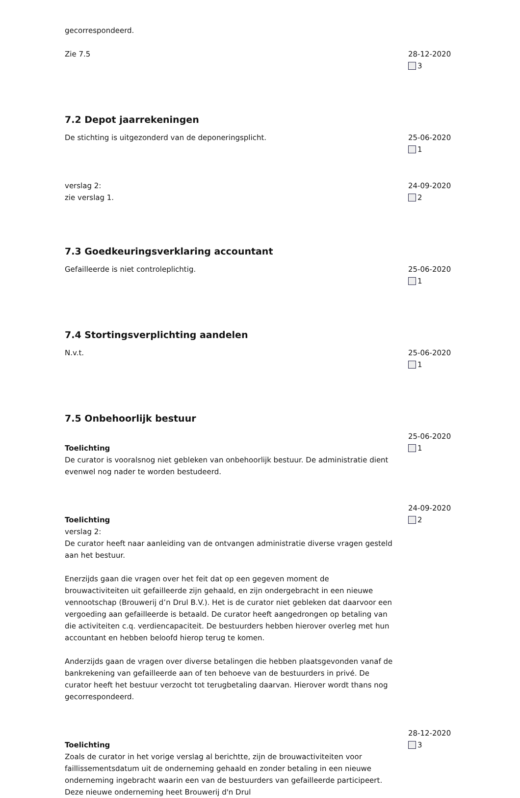gecorrespondeerd.
Zie 7.5 28-12-2020
3
7.2 Depot jaarrekeningen
De stichting is uitgezonderd van de deponeringsplicht. 25-06-2020
1
verslag 2:
zie verslag 1.
24-09-2020
2
7.3 Goedkeuringsverklaring accountant
Gefailleerde is niet controleplichtig. 25-06-2020
1
7.4 Stortingsverplichting aandelen
N.v.t. 25-06-2020
1
7.5 Onbehoorlijk bestuur
Toelichting
De curator is vooralsnog niet gebleken van onbehoorlijk bestuur. De administratie dient evenwel nog nader te worden bestudeerd.
25-06-2020
1
Toelichting
verslag 2:
De curator heeft naar aanleiding van de ontvangen administratie diverse vragen gesteld aan het bestuur.
Enerzijds gaan die vragen over het feit dat op een gegeven moment de brouwactiviteiten uit gefailleerde zijn gehaald, en zijn ondergebracht in een nieuwe vennootschap (Brouwerij d’n Drul B.V.). Het is de curator niet gebleken dat daarvoor een vergoeding aan gefailleerde is betaald. De curator heeft aangedrongen op betaling van die activiteiten c.q. verdiencapaciteit. De bestuurders hebben hierover overleg met hun accountant en hebben beloofd hierop terug te komen.
Anderzijds gaan de vragen over diverse betalingen die hebben plaatsgevonden vanaf de bankrekening van gefailleerde aan of ten behoeve van de bestuurders in privé. De curator heeft het bestuur verzocht tot terugbetaling daarvan. Hierover wordt thans nog gecorrespondeerd.
24-09-2020
2
Toelichting
Zoals de curator in het vorige verslag al berichtte, zijn de brouwactiviteiten voor faillissementsdatum uit de onderneming gehaald en zonder betaling in een nieuwe onderneming ingebracht waarin een van de bestuurders van gefailleerde participeert. Deze nieuwe onderneming heet Brouwerij d'n Drul
28-12-2020
3